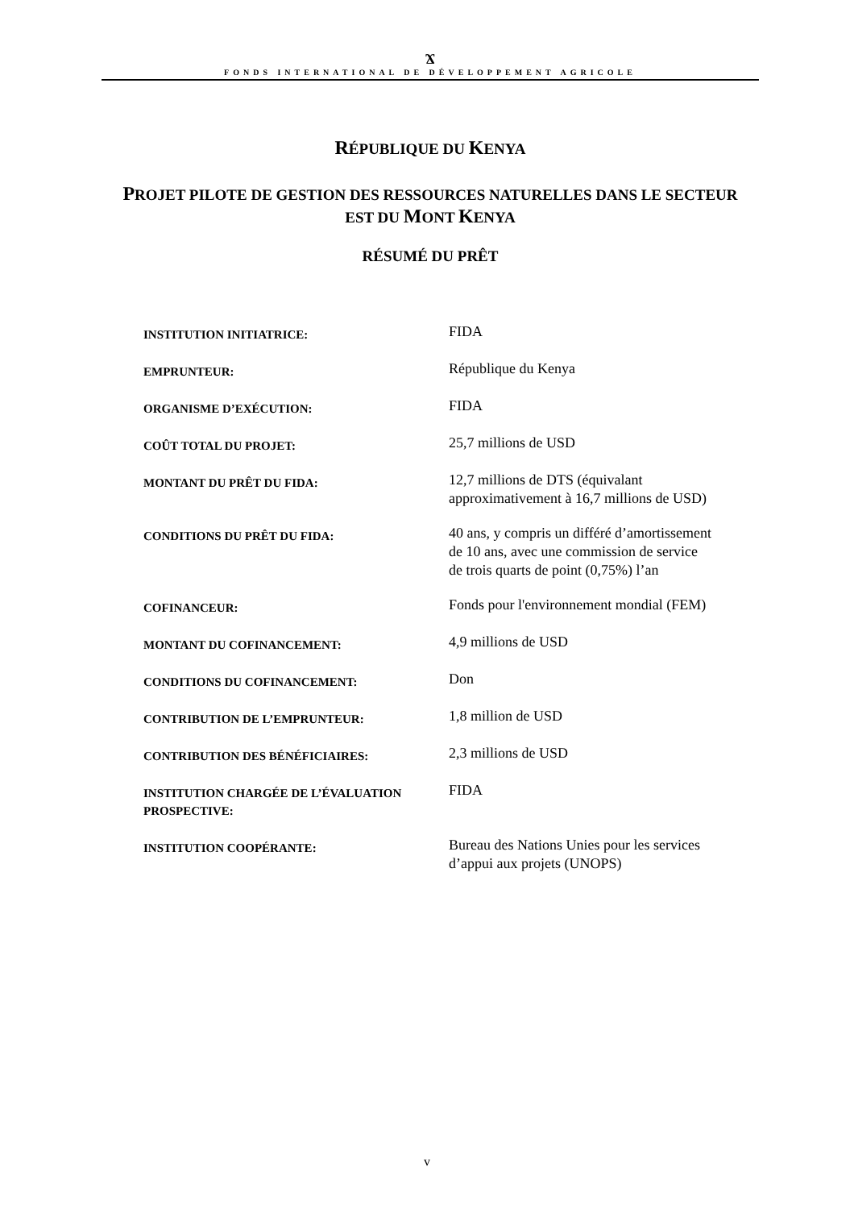Ϫ
FONDS INTERNATIONAL DE DÉVELOPPEMENT AGRICOLE
RÉPUBLIQUE DU KENYA
PROJET PILOTE DE GESTION DES RESSOURCES NATURELLES DANS LE SECTEUR
EST DU MONT KENYA
RÉSUMÉ DU PRÊT
INSTITUTION INITIATRICE:
FIDA
EMPRUNTEUR:
République du Kenya
ORGANISME D’EXÉCUTION:
FIDA
COÛT TOTAL DU PROJET:
25,7 millions de USD
MONTANT DU PRÊT DU FIDA:
12,7 millions de DTS (équivalant approximativement à 16,7 millions de USD)
CONDITIONS DU PRÊT DU FIDA:
40 ans, y compris un différé d’amortissement de 10 ans, avec une commission de service de trois quarts de point (0,75%) l’an
COFINANCEUR:
Fonds pour l'environnement mondial (FEM)
MONTANT DU COFINANCEMENT:
4,9 millions de USD
CONDITIONS DU COFINANCEMENT:
Don
CONTRIBUTION DE L’EMPRUNTEUR:
1,8 million de USD
CONTRIBUTION DES BÉNÉFICIAIRES:
2,3 millions de USD
INSTITUTION CHARGÉE DE L’ÉVALUATION PROSPECTIVE:
FIDA
INSTITUTION COOPÉRANTE:
Bureau des Nations Unies pour les services d’appui aux projets (UNOPS)
v